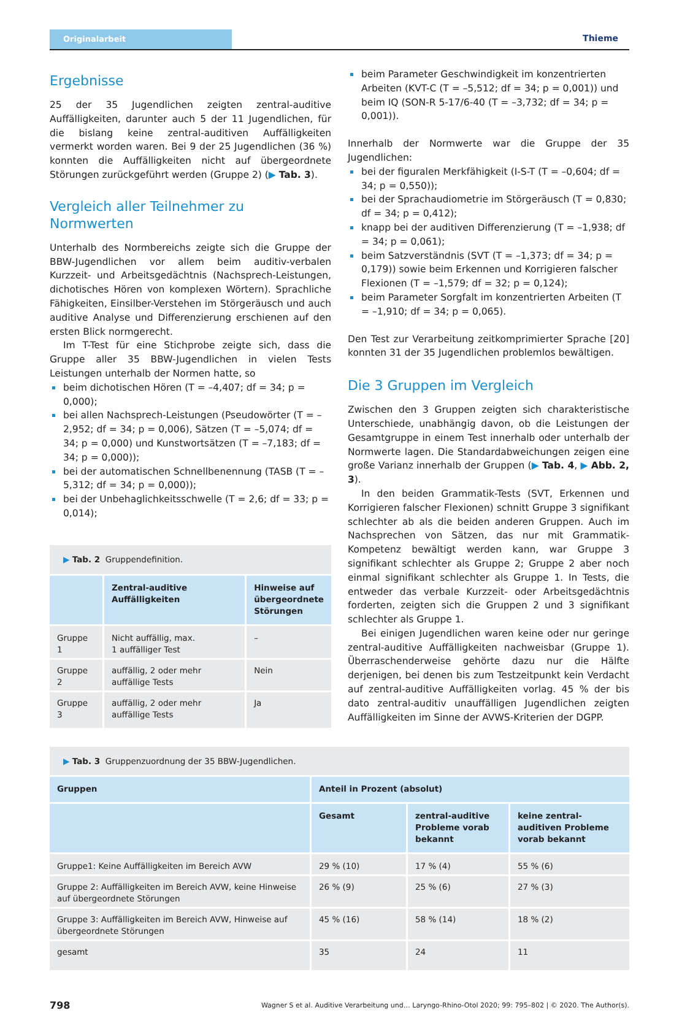Originalarbeit
Thieme
Ergebnisse
25 der 35 Jugendlichen zeigten zentral-auditive Auffälligkeiten, darunter auch 5 der 11 Jugendlichen, für die bislang keine zentral-auditiven Auffälligkeiten vermerkt worden waren. Bei 9 der 25 Jugendlichen (36 %) konnten die Auffälligkeiten nicht auf übergeordnete Störungen zurückgeführt werden (Gruppe 2) (▶ Tab. 3).
Vergleich aller Teilnehmer zu Normwerten
Unterhalb des Normbereichs zeigte sich die Gruppe der BBW-Jugendlichen vor allem beim auditiv-verbalen Kurzzeit- und Arbeitsgedächtnis (Nachsprech-Leistungen, dichotisches Hören von komplexen Wörtern). Sprachliche Fähigkeiten, Einsilber-Verstehen im Störgeräusch und auch auditive Analyse und Differenzierung erschienen auf den ersten Blick normgerecht.
Im T-Test für eine Stichprobe zeigte sich, dass die Gruppe aller 35 BBW-Jugendlichen in vielen Tests Leistungen unterhalb der Normen hatte, so
beim dichotischen Hören (T = –4,407; df = 34; p = 0,000);
bei allen Nachsprech-Leistungen (Pseudowörter (T = –2,952; df = 34; p = 0,006), Sätzen (T = –5,074; df = 34; p = 0,000) und Kunstwortsätzen (T = –7,183; df = 34; p = 0,000));
bei der automatischen Schnellbenennung (TASB (T = –5,312; df = 34; p = 0,000));
bei der Unbehaglichkeitsschwelle (T = 2,6; df = 33; p = 0,014);
▶ Tab. 2 Gruppendefinition.
| | Zentral-auditive Auffälligkeiten | Hinweise auf übergeordnete Störungen |
| --- | --- | --- |
| Gruppe 1 | Nicht auffällig, max. 1 auffälliger Test | – |
| Gruppe 2 | auffällig, 2 oder mehr auffällige Tests | Nein |
| Gruppe 3 | auffällig, 2 oder mehr auffällige Tests | Ja |
beim Parameter Geschwindigkeit im konzentrierten Arbeiten (KVT-C (T = –5,512; df = 34; p = 0,001)) und beim IQ (SON-R 5-17/6-40 (T = –3,732; df = 34; p = 0,001)).
Innerhalb der Normwerte war die Gruppe der 35 Jugendlichen:
bei der figuralen Merkfähigkeit (I-S-T (T = –0,604; df = 34; p = 0,550));
bei der Sprachaudiometrie im Störgeräusch (T = 0,830; df = 34; p = 0,412);
knapp bei der auditiven Differenzierung (T = –1,938; df = 34; p = 0,061);
beim Satzverständnis (SVT (T = –1,373; df = 34; p = 0,179)) sowie beim Erkennen und Korrigieren falscher Flexionen (T = –1,579; df = 32; p = 0,124);
beim Parameter Sorgfalt im konzentrierten Arbeiten (T = –1,910; df = 34; p = 0,065).
Den Test zur Verarbeitung zeitkomprimierter Sprache [20] konnten 31 der 35 Jugendlichen problemlos bewältigen.
Die 3 Gruppen im Vergleich
Zwischen den 3 Gruppen zeigten sich charakteristische Unterschiede, unabhängig davon, ob die Leistungen der Gesamtgruppe in einem Test innerhalb oder unterhalb der Normwerte lagen. Die Standardabweichungen zeigen eine große Varianz innerhalb der Gruppen (▶ Tab. 4, ▶ Abb. 2, 3).
In den beiden Grammatik-Tests (SVT, Erkennen und Korrigieren falscher Flexionen) schnitt Gruppe 3 signifikant schlechter ab als die beiden anderen Gruppen. Auch im Nachsprechen von Sätzen, das nur mit Grammatik-Kompetenz bewältigt werden kann, war Gruppe 3 signifikant schlechter als Gruppe 2; Gruppe 2 aber noch einmal signifikant schlechter als Gruppe 1. In Tests, die entweder das verbale Kurzzeit- oder Arbeitsgedächtnis forderten, zeigten sich die Gruppen 2 und 3 signifikant schlechter als Gruppe 1.
Bei einigen Jugendlichen waren keine oder nur geringe zentral-auditive Auffälligkeiten nachweisbar (Gruppe 1). Überraschenderweise gehörte dazu nur die Hälfte derjenigen, bei denen bis zum Testzeitpunkt kein Verdacht auf zentral-auditive Auffälligkeiten vorlag. 45 % der bis dato zentral-auditiv unauffälligen Jugendlichen zeigten Auffälligkeiten im Sinne der AVWS-Kriterien der DGPP.
▶ Tab. 3 Gruppenzuordnung der 35 BBW-Jugendlichen.
| Gruppen | Anteil in Prozent (absolut) | | |
| --- | --- | --- | --- |
| | Gesamt | zentral-auditive Probleme vorab bekannt | keine zentral-auditiven Probleme vorab bekannt |
| Gruppe1: Keine Auffälligkeiten im Bereich AVW | 29 % (10) | 17 % (4) | 55 % (6) |
| Gruppe 2: Auffälligkeiten im Bereich AVW, keine Hinweise auf übergeordnete Störungen | 26 % (9) | 25 % (6) | 27 % (3) |
| Gruppe 3: Auffälligkeiten im Bereich AVW, Hinweise auf übergeordnete Störungen | 45 % (16) | 58 % (14) | 18 % (2) |
| gesamt | 35 | 24 | 11 |
798 Wagner S et al. Auditive Verarbeitung und… Laryngo-Rhino-Otol 2020; 99: 795–802 | © 2020. The Author(s).